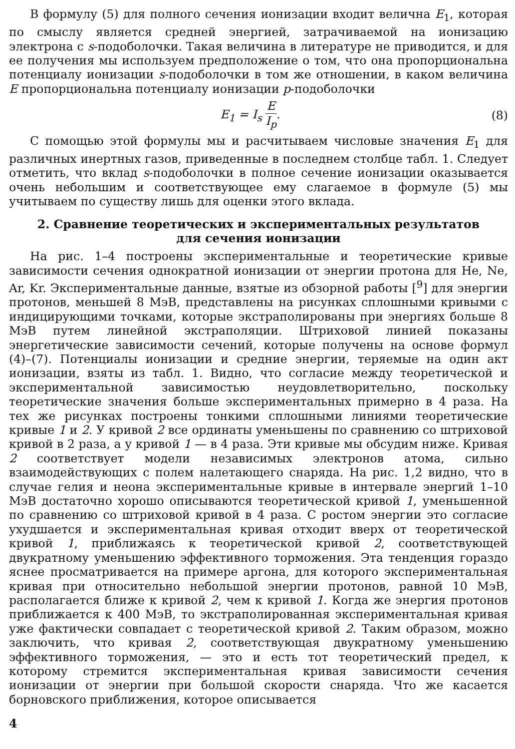В формулу (5) для полного сечения ионизации входит велична E<sub>1</sub>, которая по смыслу является средней энергией, затрачиваемой на ионизацию электрона с s-подоболочки. Такая величина в литературе не приводится, и для ее получения мы используем предположение о том, что она пропорциональна потенциалу ионизации s-подоболочки в том же отношении, в каком величина E пропорциональна потенциалу ионизации p-подоболочки
E<sub>1</sub> = I<sub>s</sub> E I<sub>p</sub>. (8)
С помощью этой формулы мы и расчитываем числовые значения E<sub>1</sub> для различных инертных газов, приведенные в последнем столбце табл. 1. Следует отметить, что вклад s-подоболочки в полное сечение ионизации оказывается очень небольшим и соответствующее ему слагаемое в формуле (5) мы учитываем по существу лишь для оценки этого вклада.
2. Сравнение теоретических и экспериментальных результатов для сечения ионизации
На рис. 1–4 построены экспериментальные и теоретические кривые зависимости сечения однократной ионизации от энергии протона для He, Ne, Ar, Kr. Экспериментальные данные, взятые из обзорной работы [<sup>9</sup>] для энергии протонов, меньшей 8 МэВ, представлены на рисунках сплошными кривыми с индицирующими точками, которые экстраполированы при энергиях больше 8 МэВ путем линейной экстраполяции. Штриховой линией показаны энергетические зависимости сечений, которые получены на основе формул (4)–(7). Потенциалы ионизации и средние энергии, теряемые на один акт ионизации, взяты из табл. 1. Видно, что согласие между теоретической и экспериментальной зависимостью неудовлетворительно, поскольку теоретические значения больше экспериментальных примерно в 4 раза. На тех же рисунках построены тонкими сплошными линиями теоретические кривые 1 и 2. У кривой 2 все ординаты уменьшены по сравнению со штриховой кривой в 2 раза, а у кривой 1 — в 4 раза. Эти кривые мы обсудим ниже. Кривая 2 соответствует модели независимых электронов атома, сильно взаимодействующих с полем налетающего снаряда. На рис. 1,2 видно, что в случае гелия и неона экспериментальные кривые в интервале энергий 1–10 МэВ достаточно хорошо описываются теоретической кривой 1, уменьшенной по сравнению со штриховой кривой в 4 раза. С ростом энергии это согласие ухудшается и экспериментальная кривая отходит вверх от теоретической кривой 1, приближаясь к теоретической кривой 2, соответствующей двукратному уменьшению эффективного торможения. Эта тенденция гораздо яснее просматривается на примере аргона, для которого экспериментальная кривая при относительно небольшой энергии протонов, равной 10 МэВ, располагается ближе к кривой 2, чем к кривой 1. Когда же энергия протонов приближается к 400 МэВ, то экстраполированная экспериментальная кривая уже фактически совпадает с теоретической кривой 2. Таким образом, можно заключить, что кривая 2, соответствующая двукратному уменьшению эффективного торможения, — это и есть тот теоретический предел, к которому стремится экспериментальная кривая зависимости сечения ионизации от энергии при большой скорости снаряда. Что же касается борновского приближения, которое описывается
4